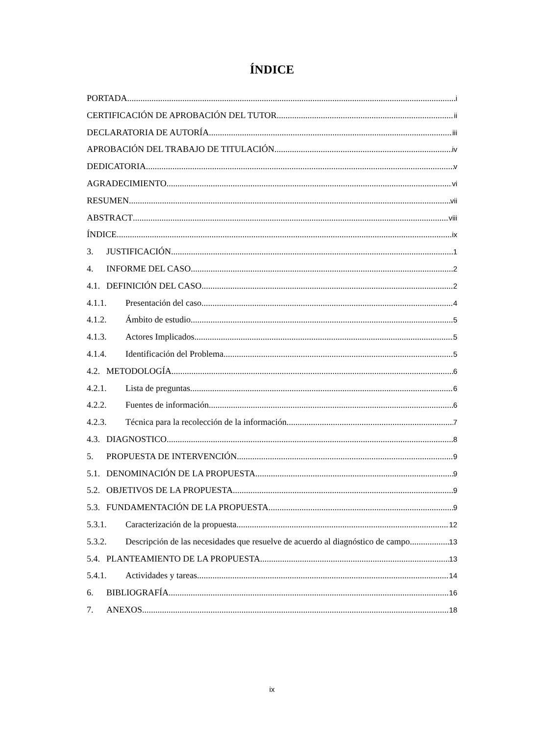ÍNDICE
PORTADA i
CERTIFICACIÓN DE APROBACIÓN DEL TUTOR ii
DECLARATORIA DE AUTORÍA iii
APROBACIÓN DEL TRABAJO DE TITULACIÓN iv
DEDICATORIA v
AGRADECIMIENTO vi
RESUMEN vii
ABSTRACT viii
ÍNDICE ix
3. JUSTIFICACIÓN 1
4. INFORME DEL CASO 2
4.1. DEFINICIÓN DEL CASO 2
4.1.1. Presentación del caso 4
4.1.2. Ámbito de estudio 5
4.1.3. Actores Implicados 5
4.1.4. Identificación del Problema 5
4.2. METODOLOGÍA 6
4.2.1. Lista de preguntas 6
4.2.2. Fuentes de información 6
4.2.3. Técnica para la recolección de la información 7
4.3. DIAGNOSTICO 8
5. PROPUESTA DE INTERVENCIÓN 9
5.1. DENOMINACIÓN DE LA PROPUESTA 9
5.2. OBJETIVOS DE LA PROPUESTA 9
5.3. FUNDAMENTACIÓN DE LA PROPUESTA 9
5.3.1. Caracterización de la propuesta 12
5.3.2. Descripción de las necesidades que resuelve de acuerdo al diagnóstico de campo 13
5.4. PLANTEAMIENTO DE LA PROPUESTA 13
5.4.1. Actividades y tareas 14
6. BIBLIOGRAFÍA 16
7. ANEXOS 18
ix